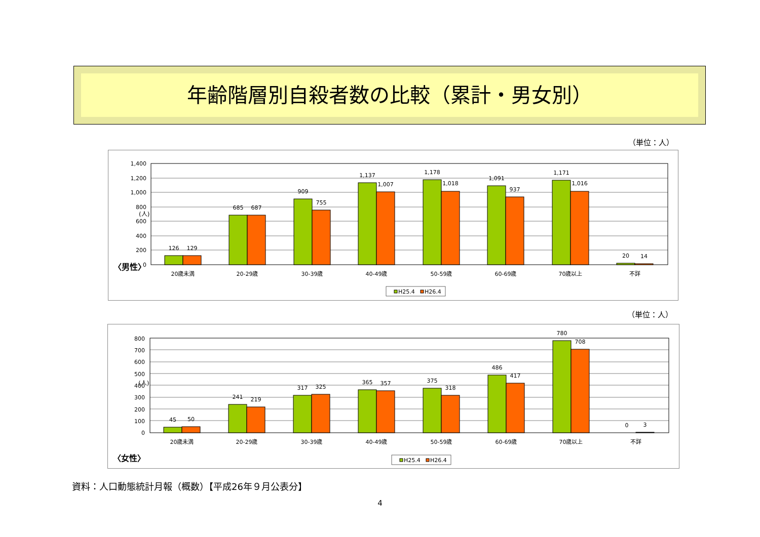年齢階層別自殺者数の比較（累計・男女別）
（単位：人）
〈男性〉
(人)
1,400
1,200
1,000
800
600
400
200
0
126
129
685
687
909
755
1,137
1,007
1,178
1,018
1,091
937
1,171
1,016
20
14
20歳未満
20-29歳
30-39歳
40-49歳
50-59歳
60-69歳
70歳以上
不詳
H25.4
H26.4
（単位：人）
〈女性〉
(人)
800
700
600
500
400
300
200
100
0
45
50
241
219
317
325
365
357
375
318
486
417
780
708
0
3
20歳未満
20-29歳
30-39歳
40-49歳
50-59歳
60-69歳
70歳以上
不詳
H25.4
H26.4
資料：人口動態統計月報（概数）【平成26年９月公表分】
4